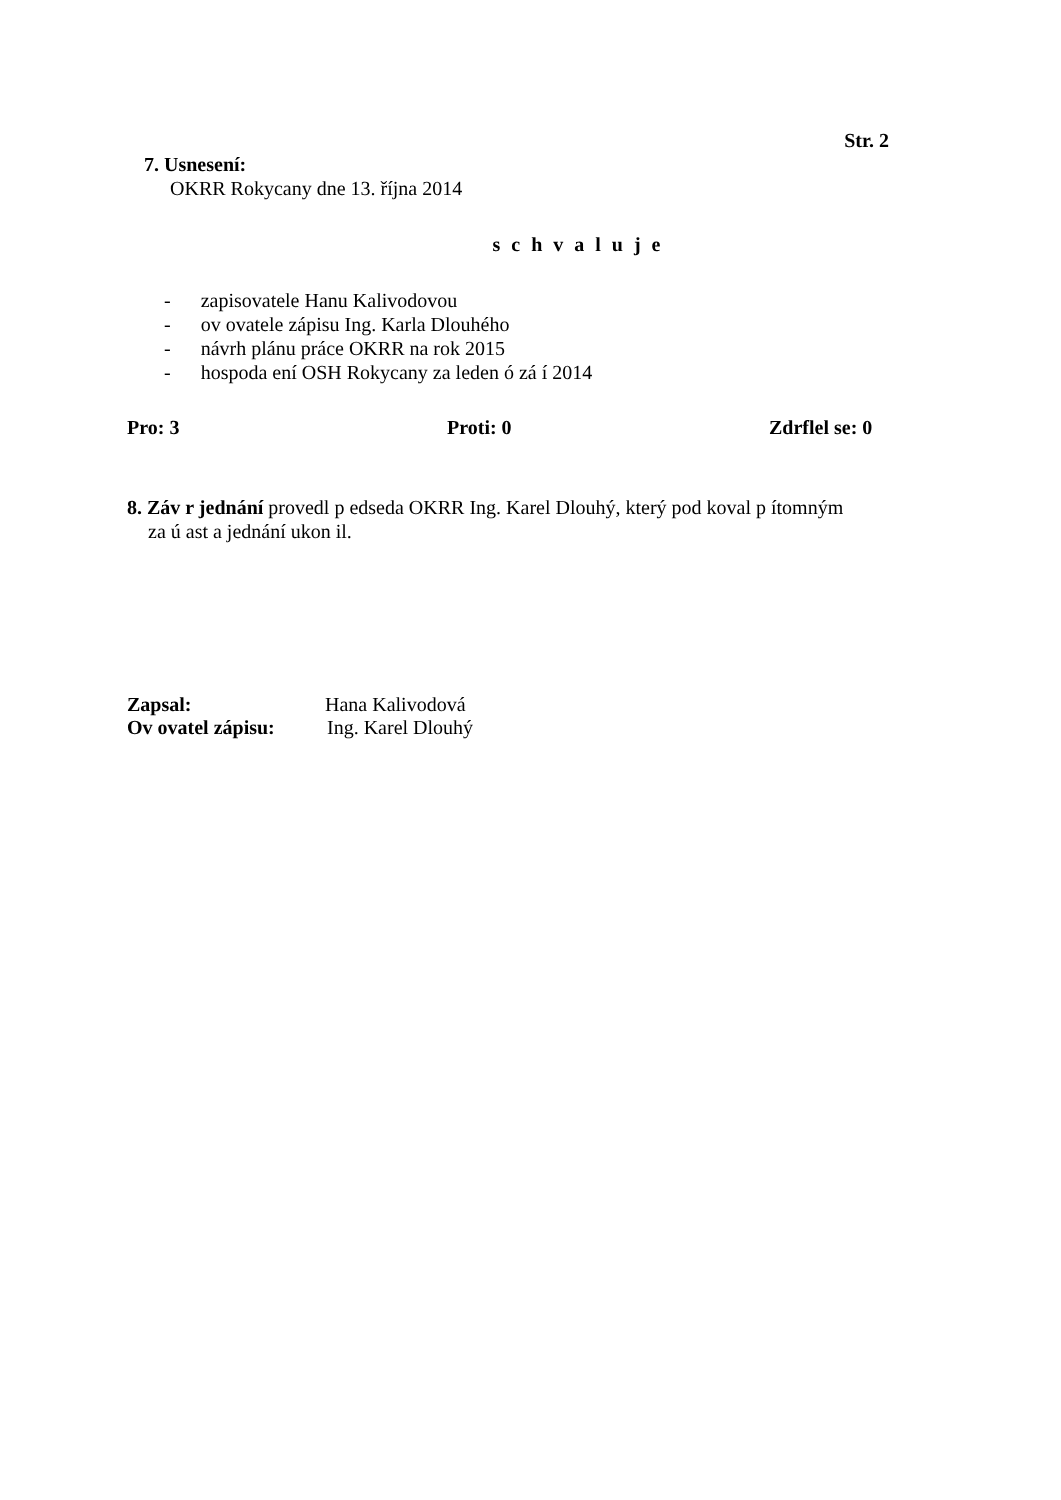Str. 2
7. Usnesení:
OKRR Rokycany dne 13. října 2014
s c h v a l u j e
- zapisovatele Hanu Kalivodovou
- ov ovatele zápisu Ing. Karla Dlouhého
- návrh plánu práce OKRR na rok 2015
- hospoda ení OSH Rokycany za leden ó zá í 2014
Pro: 3 Proti: 0 Zdrflel se: 0
8. Záv r jednání provedl p edseda OKRR Ing. Karel Dlouhý, který pod koval p ítomným
za ú ast a jednání ukon il.
Zapsal: Hana Kalivodová
Ov ovatel zápisu: Ing. Karel Dlouhý